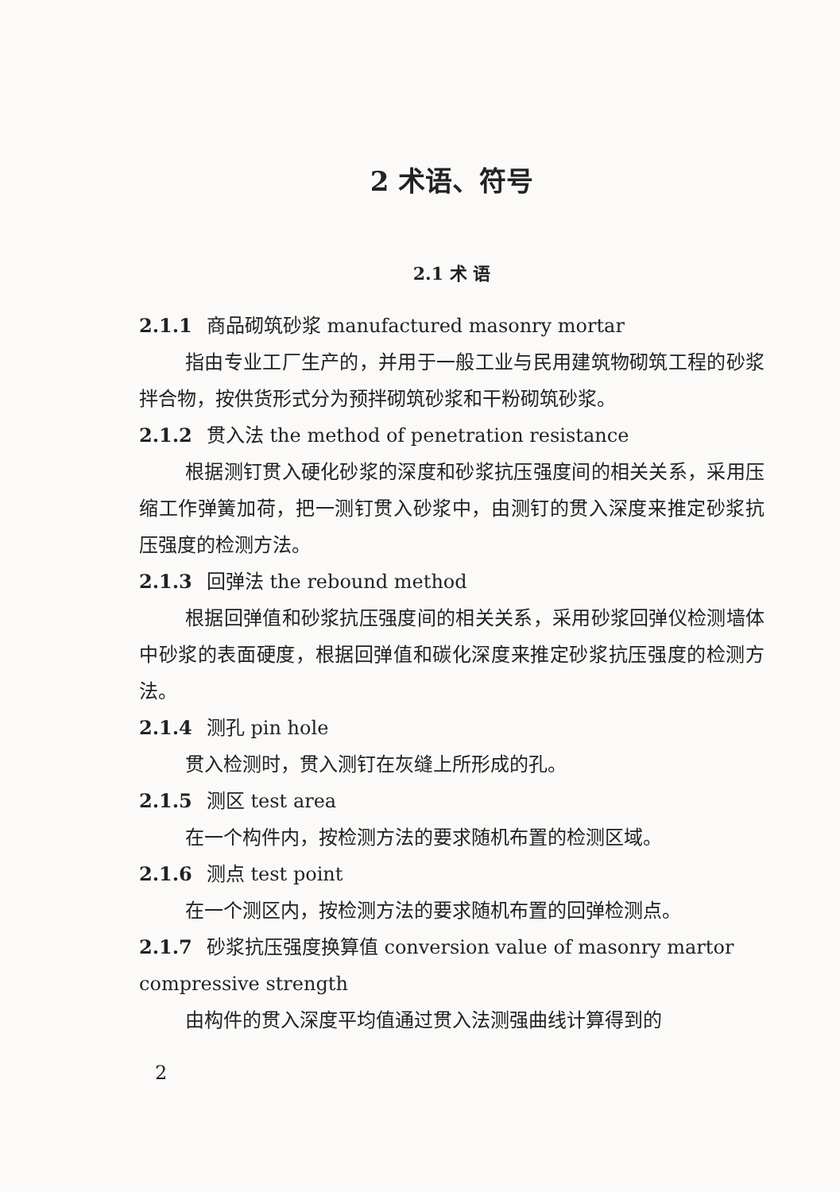2 术语、符号
2.1 术 语
2.1.1 商品砌筑砂浆 manufactured masonry mortar
指由专业工厂生产的，并用于一般工业与民用建筑物砌筑工程的砂浆拌合物，按供货形式分为预拌砌筑砂浆和干粉砌筑砂浆。
2.1.2 贯入法 the method of penetration resistance
根据测钉贯入硬化砂浆的深度和砂浆抗压强度间的相关关系，采用压缩工作弹簧加荷，把一测钉贯入砂浆中，由测钉的贯入深度来推定砂浆抗压强度的检测方法。
2.1.3 回弹法 the rebound method
根据回弹值和砂浆抗压强度间的相关关系，采用砂浆回弹仪检测墙体中砂浆的表面硬度，根据回弹值和碳化深度来推定砂浆抗压强度的检测方法。
2.1.4 测孔 pin hole
贯入检测时，贯入测钉在灰缝上所形成的孔。
2.1.5 测区 test area
在一个构件内，按检测方法的要求随机布置的检测区域。
2.1.6 测点 test point
在一个测区内，按检测方法的要求随机布置的回弹检测点。
2.1.7 砂浆抗压强度换算值 conversion value of masonry martor compressive strength
由构件的贯入深度平均值通过贯入法测强曲线计算得到的
2